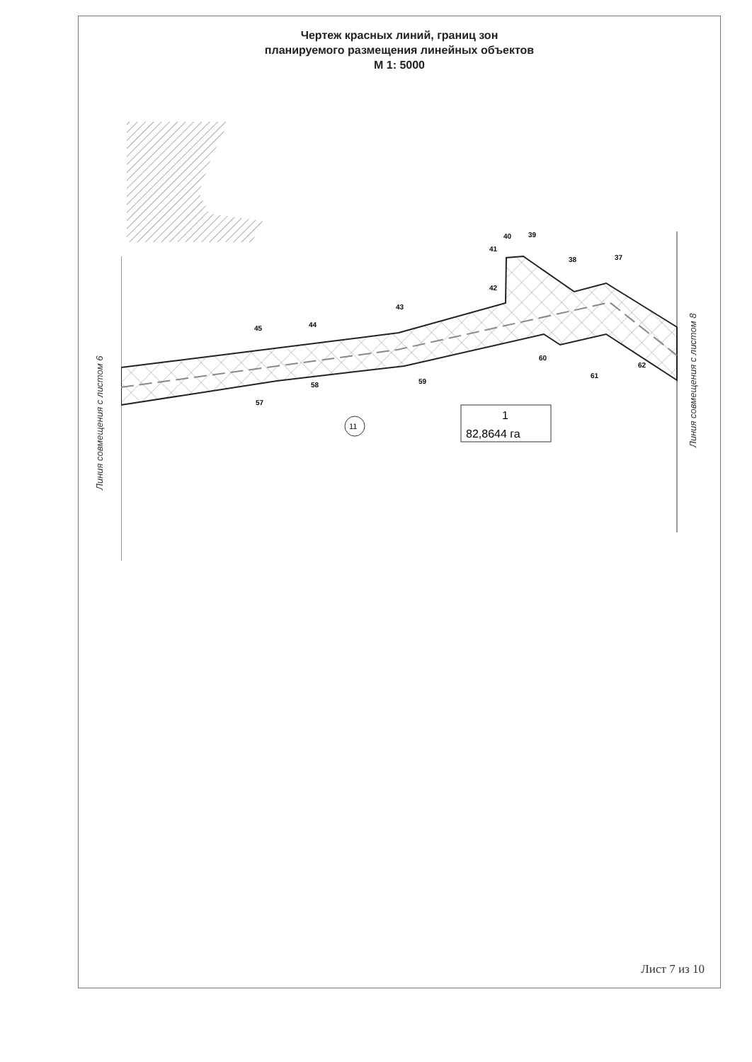Чертеж красных линий, границ зон
планируемого размещения линейных объектов
М 1: 5000
11
1
82,8644 га
45 44 43 42 41 40 39 38 37 57 58 59 60 61 62
Линия совмещения с листом 6
Линия совмещения с листом 8
Лист 7 из 10